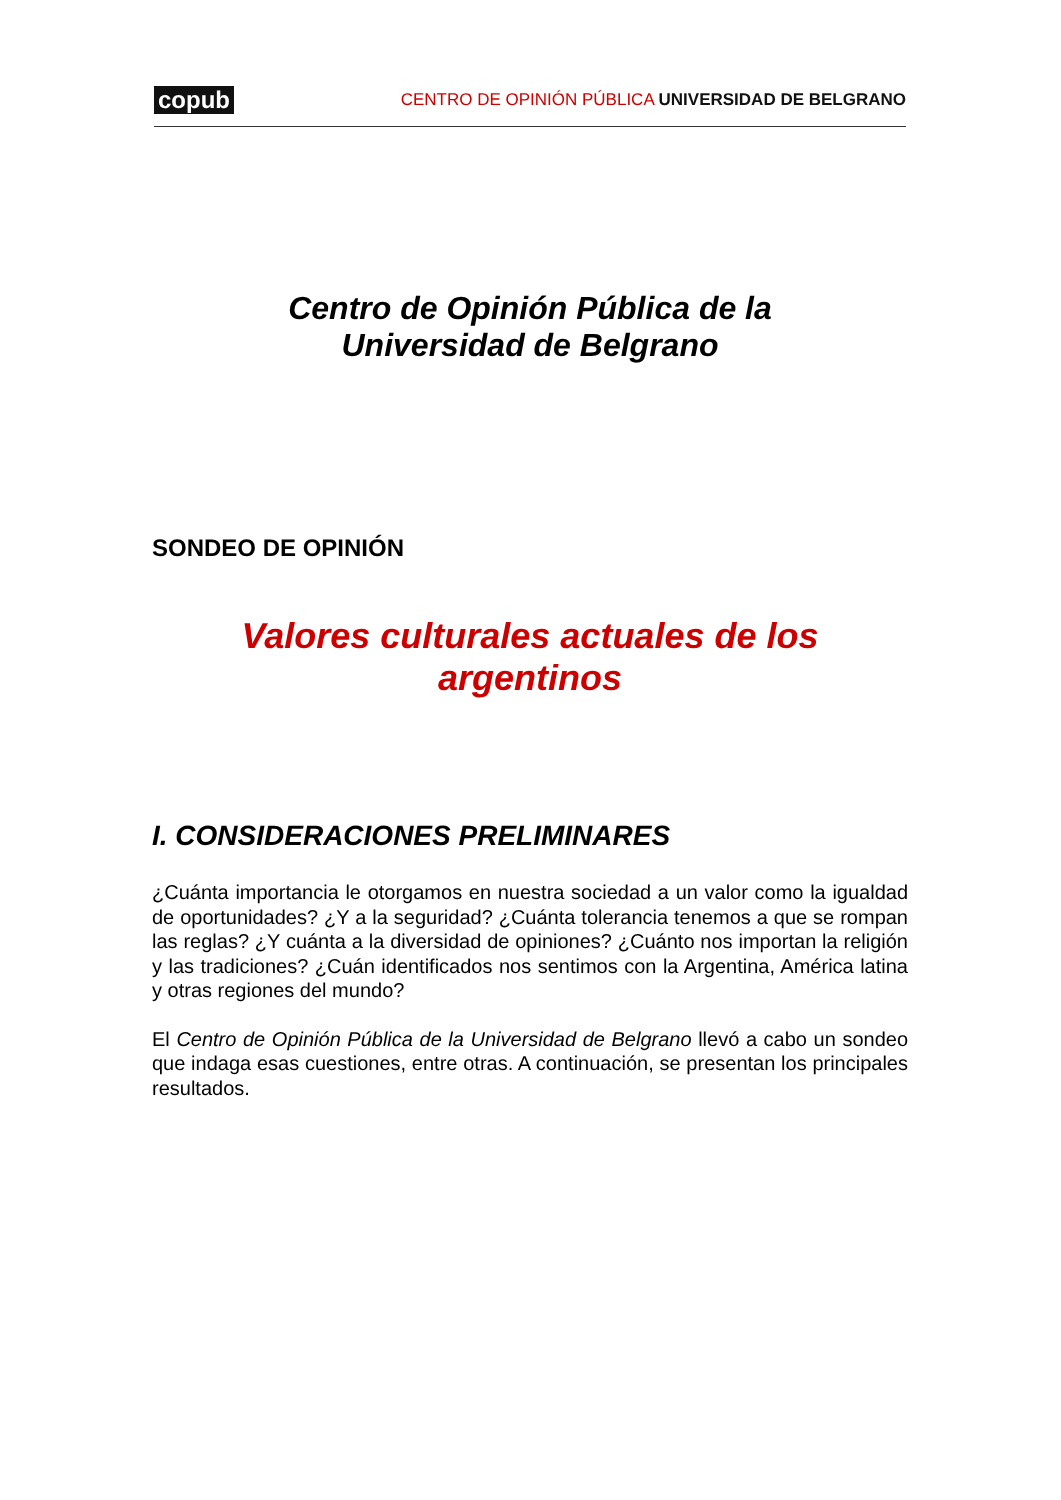copub CENTRO DE OPINIÓN PÚBLICA UNIVERSIDAD DE BELGRANO
Centro de Opinión Pública de la
Universidad de Belgrano
SONDEO DE OPINIÓN
Valores culturales actuales de los
argentinos
I. CONSIDERACIONES PRELIMINARES
¿Cuánta importancia le otorgamos en nuestra sociedad a un valor como la igualdad de oportunidades? ¿Y a la seguridad? ¿Cuánta tolerancia tenemos a que se rompan las reglas? ¿Y cuánta a la diversidad de opiniones? ¿Cuánto nos importan la religión y las tradiciones? ¿Cuán identificados nos sentimos con la Argentina, América latina y otras regiones del mundo?
El Centro de Opinión Pública de la Universidad de Belgrano llevó a cabo un sondeo que indaga esas cuestiones, entre otras. A continuación, se presentan los principales resultados.